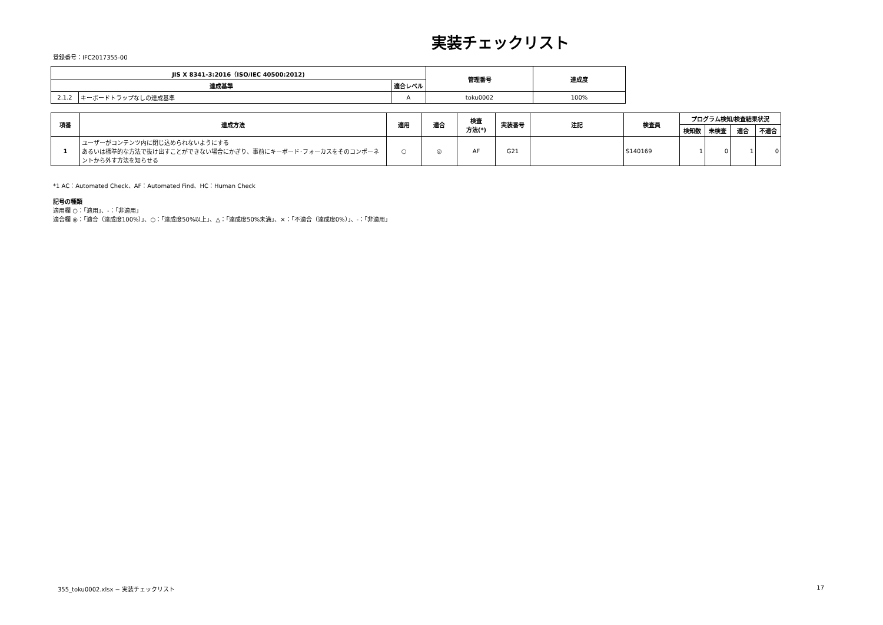実装チェックリスト
登録番号：IFC2017355-00
| JIS X 8341-3:2016（ISO/IEC 40500:2012) | | | 管理番号 | 達成度 |
| --- | --- | --- | --- | --- |
| 達成基準 | | 適合レベル | | |
| 2.1.2 | キーボードトラップなしの達成基準 | A | toku0002 | 100% |
| 項番 | 達成方法 | 適用 | 適合 | 検査 方法(*) | 実装番号 | 注記 | 検査員 | プログラム検知/検査結果状況 | | | |
| --- | --- | --- | --- | --- | --- | --- | --- | --- | --- | --- | --- |
| | | | | | | | | 検知数 | 未検査 | 適合 | 不適合 |
| 1 | ユーザーがコンテンツ内に閉じ込められないようにする あるいは標準的な方法で抜け出すことができない場合にかぎり、事前にキーボード･フォーカスをそのコンポーネントから外す方法を知らせる | ○ | ◎ | AF | G21 | | S140169 | 1 | 0 | 1 | 0 |
*1 AC：Automated Check、AF：Automated Find、HC：Human Check
記号の種類
適用欄 ○：「適用」、-：「非適用」
適合欄 ◎：「適合（達成度100%）」、○：「達成度50%以上」、△：「達成度50%未満」、×：「不適合（達成度0%）」、-：「非適用」
355_toku0002.xlsx − 実装チェックリスト 17